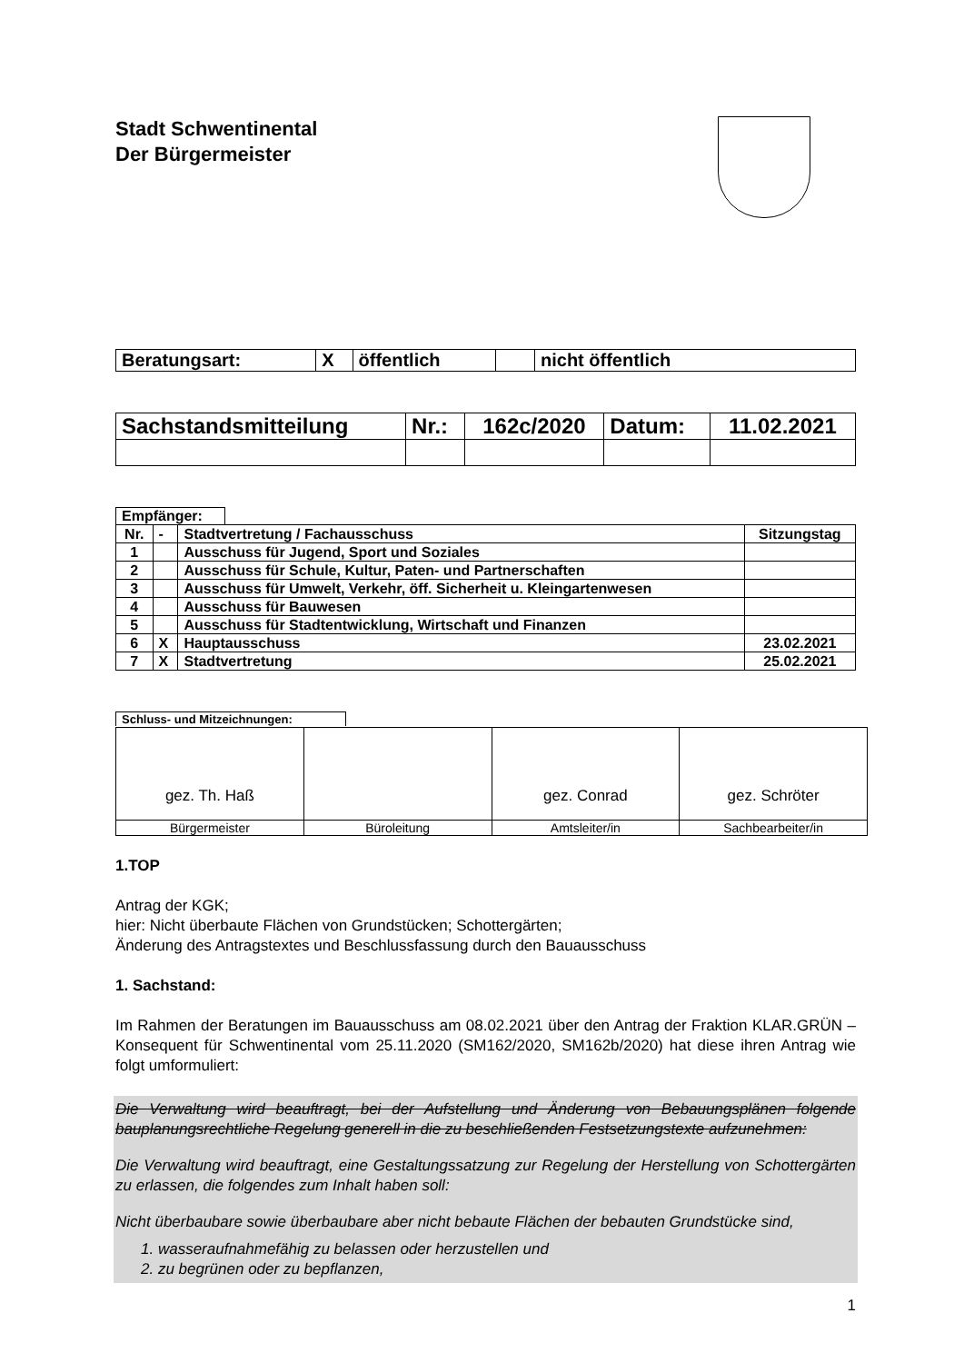Stadt Schwentinental
Der Bürgermeister
| Beratungsart: | X | öffentlich | | nicht öffentlich |
| Sachstandsmitteilung | Nr.: | 162c/2020 | Datum: | 11.02.2021 |
Empfänger:
| Nr. | - | Stadtvertretung / Fachausschuss | Sitzungstag |
| 1 | | Ausschuss für Jugend, Sport und Soziales | |
| 2 | | Ausschuss für Schule, Kultur, Paten- und Partnerschaften | |
| 3 | | Ausschuss für Umwelt, Verkehr, öff. Sicherheit u. Kleingartenwesen | |
| 4 | | Ausschuss für Bauwesen | |
| 5 | | Ausschuss für Stadtentwicklung, Wirtschaft und Finanzen | |
| 6 | X | Hauptausschuss | 23.02.2021 |
| 7 | X | Stadtvertretung | 25.02.2021 |
Schluss- und Mitzeichnungen:
| gez. Th. Haß | | gez. Conrad | gez. Schröter |
| Bürgermeister | Büroleitung | Amtsleiter/in | Sachbearbeiter/in |
1.TOP
Antrag der KGK;
hier: Nicht überbaute Flächen von Grundstücken; Schottergärten;
Änderung des Antragstextes und Beschlussfassung durch den Bauausschuss
1. Sachstand:
Im Rahmen der Beratungen im Bauausschuss am 08.02.2021 über den Antrag der Fraktion KLAR.GRÜN – Konsequent für Schwentinental vom 25.11.2020 (SM162/2020, SM162b/2020) hat diese ihren Antrag wie folgt umformuliert:
Die Verwaltung wird beauftragt, bei der Aufstellung und Änderung von Bebauungsplänen folgende bauplanungsrechtliche Regelung generell in die zu beschließenden Festsetzungstexte aufzunehmen:
Die Verwaltung wird beauftragt, eine Gestaltungssatzung zur Regelung der Herstellung von Schottergärten zu erlassen, die folgendes zum Inhalt haben soll:
Nicht überbaubare sowie überbaubare aber nicht bebaute Flächen der bebauten Grundstücke sind,
1. wasseraufnahmefähig zu belassen oder herzustellen und
2. zu begrünen oder zu bepflanzen,
1